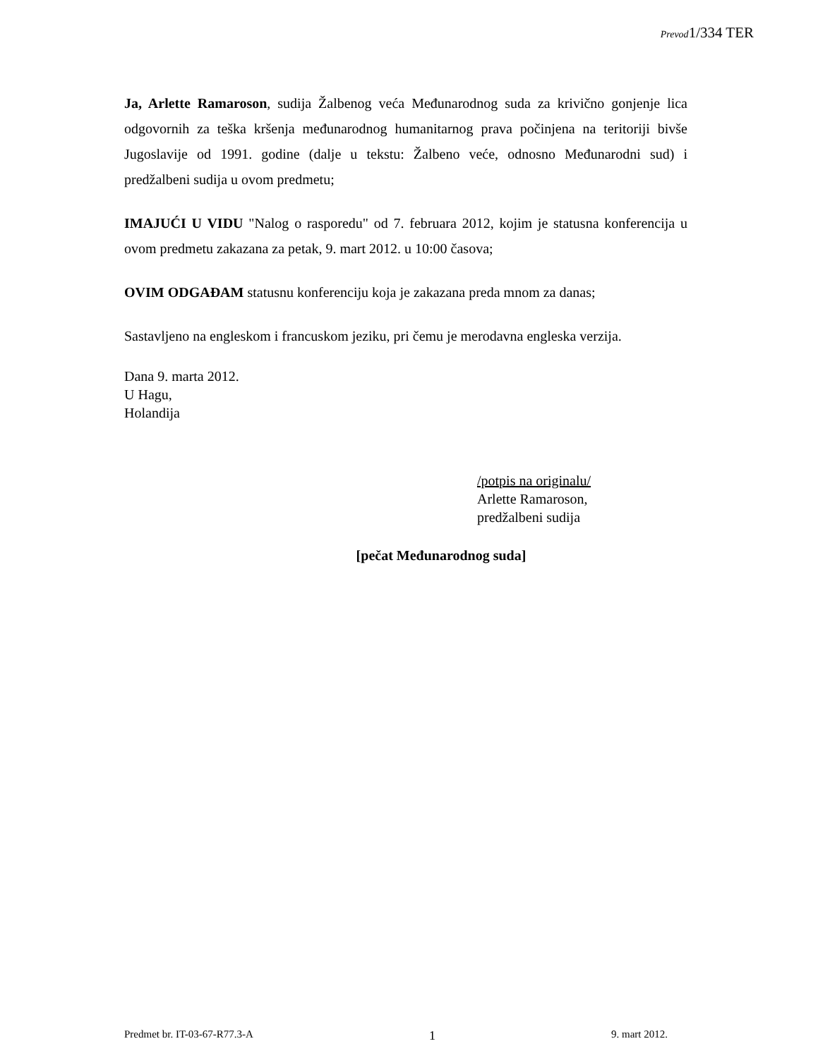Prevod1/334 TER
Ja, Arlette Ramaroson, sudija Žalbenog veća Međunarodnog suda za krivično gonjenje lica odgovornih za teška kršenja međunarodnog humanitarnog prava počinjena na teritoriji bivše Jugoslavije od 1991. godine (dalje u tekstu: Žalbeno veće, odnosno Međunarodni sud) i predžalbeni sudija u ovom predmetu;
IMAJUĆI U VIDU "Nalog o rasporedu" od 7. februara 2012, kojim je statusna konferencija u ovom predmetu zakazana za petak, 9. mart 2012. u 10:00 časova;
OVIM ODGAĐAM statusnu konferenciju koja je zakazana preda mnom za danas;
Sastavljeno na engleskom i francuskom jeziku, pri čemu je merodavna engleska verzija.
Dana 9. marta 2012.
U Hagu,
Holandija
/potpis na originalu/
Arlette Ramaroson,
predžalbeni sudija
[pečat Međunarodnog suda]
Predmet br. IT-03-67-R77.3-A 1 9. mart 2012.